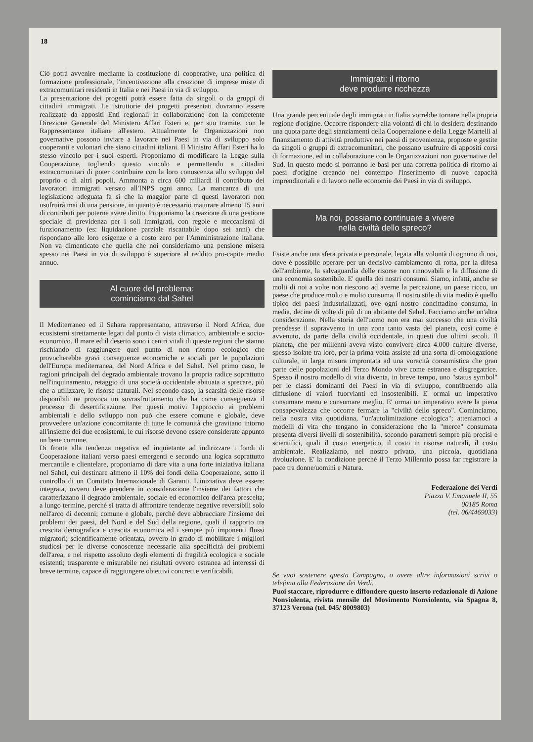18
Ciò potrà avvenire mediante la costituzione di cooperative, una politica di formazione professionale, l'incentivazione alla creazione di imprese miste di extracomunitari residenti in Italia e nei Paesi in via di sviluppo.
La presentazione dei progetti potrà essere fatta da singoli o da gruppi di cittadini immigrati. Le istruttorie dei progetti presentati dovranno essere realizzate da appositi Enti regionali in collaborazione con la competente Direzione Generale del Ministero Affari Esteri e, per suo tramite, con le Rappresentanze italiane all'estero. Attualmente le Organizzazioni non governative possono inviare a lavorare nei Paesi in via di sviluppo solo cooperanti e volontari che siano cittadini italiani. Il Ministro Affari Esteri ha lo stesso vincolo per i suoi esperti. Proponiamo di modificare la Legge sulla Cooperazione, togliendo questo vincolo e permettendo a cittadini extracomunitari di poter contribuire con la loro conoscenza allo sviluppo del proprio o di altri popoli. Ammonta a circa 600 miliardi il contributo dei lavoratori immigrati versato all'INPS ogni anno. La mancanza di una legislazione adeguata fa sì che la maggior parte di questi lavoratori non usufruirà mai di una pensione, in quanto è necessario maturare almeno 15 anni di contributi per poterne avere diritto. Proponiamo la creazione di una gestione speciale di previdenza per i soli immigrati, con regole e meccanismi di funzionamento (es: liquidazione parziale riscattabile dopo sei anni) che rispondano alle loro esigenze e a costo zero per l'Amministrazione italiana. Non va dimenticato che quella che noi consideriamo una pensione misera spesso nei Paesi in via di sviluppo è superiore al reddito pro-capite medio annuo.
Al cuore del problema:
cominciamo dal Sahel
Il Mediterraneo ed il Sahara rappresentano, attraverso il Nord Africa, due ecosistemi strettamente legati dal punto di vista climatico, ambientale e socio-economico. Il mare ed il deserto sono i centri vitali di queste regioni che stanno rischiando di raggiungere quel punto di non ritorno ecologico che provocherebbe gravi conseguenze economiche e sociali per le popolazioni dell'Europa mediterranea, del Nord Africa e del Sahel. Nel primo caso, le ragioni principali del degrado ambientale trovano la propria radice soprattutto nell'inquinamento, retaggio di una società occidentale abituata a sprecare, più che a utilizzare, le risorse naturali. Nel secondo caso, la scarsità delle risorse disponibili ne provoca un sovrasfruttamento che ha come conseguenza il processo di desertificazione. Per questi motivi l'approccio ai problemi ambientali e dello sviluppo non può che essere comune e globale, deve provvedere un'azione concomitante di tutte le comunità che gravitano intorno all'insieme dei due ecosistemi, le cui risorse devono essere considerate appunto un bene comune.
Di fronte alla tendenza negativa ed inquietante ad indirizzare i fondi di Cooperazione italiani verso paesi emergenti e secondo una logica soprattutto mercantile e clientelare, proponiamo di dare vita a una forte iniziativa italiana nel Sahel, cui destinare almeno il 10% dei fondi della Cooperazione, sotto il controllo di un Comitato Internazionale di Garanti. L'iniziativa deve essere: integrata, ovvero deve prendere in considerazione l'insieme dei fattori che caratterizzano il degrado ambientale, sociale ed economico dell'area prescelta; a lungo termine, perché si tratta di affrontare tendenze negative reversibili solo nell'arco di decenni; comune e globale, perché deve abbracciare l'insieme dei problemi dei paesi, del Nord e del Sud della regione, quali il rapporto tra crescita demografica e crescita economica ed i sempre più imponenti flussi migratori; scientificamente orientata, ovvero in grado di mobilitare i migliori studiosi per le diverse conoscenze necessarie alla specificità dei problemi dell'area, e nel rispetto assoluto degli elementi di fragilità ecologica e sociale esistenti; trasparente e misurabile nei risultati ovvero estranea ad interessi di breve termine, capace di raggiungere obiettivi concreti e verificabili.
Immigrati: il ritorno
deve produrre ricchezza
Una grande percentuale degli immigrati in Italia vorrebbe tornare nella propria regione d'origine. Occorre rispondere alla volontà di chi lo desidera destinando una quota parte degli stanziamenti della Cooperazione e della Legge Martelli al finanziamento di attività produttive nei paesi di provenienza, proposte e gestite da singoli o gruppi di extracomunitari, che possano usufruire di appositi corsi di formazione, ed in collaborazione con le Organizzazioni non governative del Sud. In questo modo si porranno le basi per una corretta politica di ritorno ai paesi d'origine creando nel contempo l'inserimento di nuove capacità imprenditoriali e di lavoro nelle economie dei Paesi in via di sviluppo.
Ma noi, possiamo continuare a vivere
nella civiltà dello spreco?
Esiste anche una sfera privata e personale, legata alla volontà di ognuno di noi, dove è possibile operare per un decisivo cambiamento di rotta, per la difesa dell'ambiente, la salvaguardia delle risorse non rinnovabili e la diffusione di una economia sostenibile. E' quella dei nostri consumi. Siamo, infatti, anche se molti di noi a volte non riescono ad averne la percezione, un paese ricco, un paese che produce molto e molto consuma. Il nostro stile di vita medio è quello tipico dei paesi industrializzati, ove ogni nostro concittadino consuma, in media, decine di volte di più di un abitante del Sahel. Facciamo anche un'altra considerazione. Nella storia dell'uomo non era mai successo che una civiltà prendesse il sopravvento in una zona tanto vasta del pianeta, così come è avvenuto, da parte della civiltà occidentale, in questi due ultimi secoli. Il pianeta, che per millenni aveva visto convivere circa 4.000 culture diverse, spesso isolate tra loro, per la prima volta assiste ad una sorta di omologazione culturale, in larga misura improntata ad una voracità consumistica che gran parte delle popolazioni del Terzo Mondo vive come estranea e disgregatrice. Spesso il nostro modello di vita diventa, in breve tempo, uno "status symbol" per le classi dominanti dei Paesi in via di sviluppo, contribuendo alla diffusione di valori fuorvianti ed insostenibili. E' ormai un imperativo consumare meno e consumare meglio. E' ormai un imperativo avere la piena consapevolezza che occorre fermare la "civiltà dello spreco". Cominciamo, nella nostra vita quotidiana, "un'autolimitazione ecologica"; atteniamoci a modelli di vita che tengano in considerazione che la "merce" consumata presenta diversi livelli di sostenibilità, secondo parametri sempre più precisi e scientifici, quali il costo energetico, il costo in risorse naturali, il costo ambientale. Realizziamo, nel nostro privato, una piccola, quotidiana rivoluzione. E' la condizione perché il Terzo Millennio possa far registrare la pace tra donne/uomini e Natura.
Federazione dei Verdi
Piazza V. Emanuele II, 55
00185 Roma
(tel. 06/4469033)
Se vuoi sostenere questa Campagna, o avere altre informazioni scrivi o telefona alla Federazione dei Verdi.
Puoi staccare, riprodurre e diffondere questo inserto redazionale di Azione Nonviolenta, rivista mensile del Movimento Nonviolento, via Spagna 8, 37123 Verona (tel. 045/ 8009803)